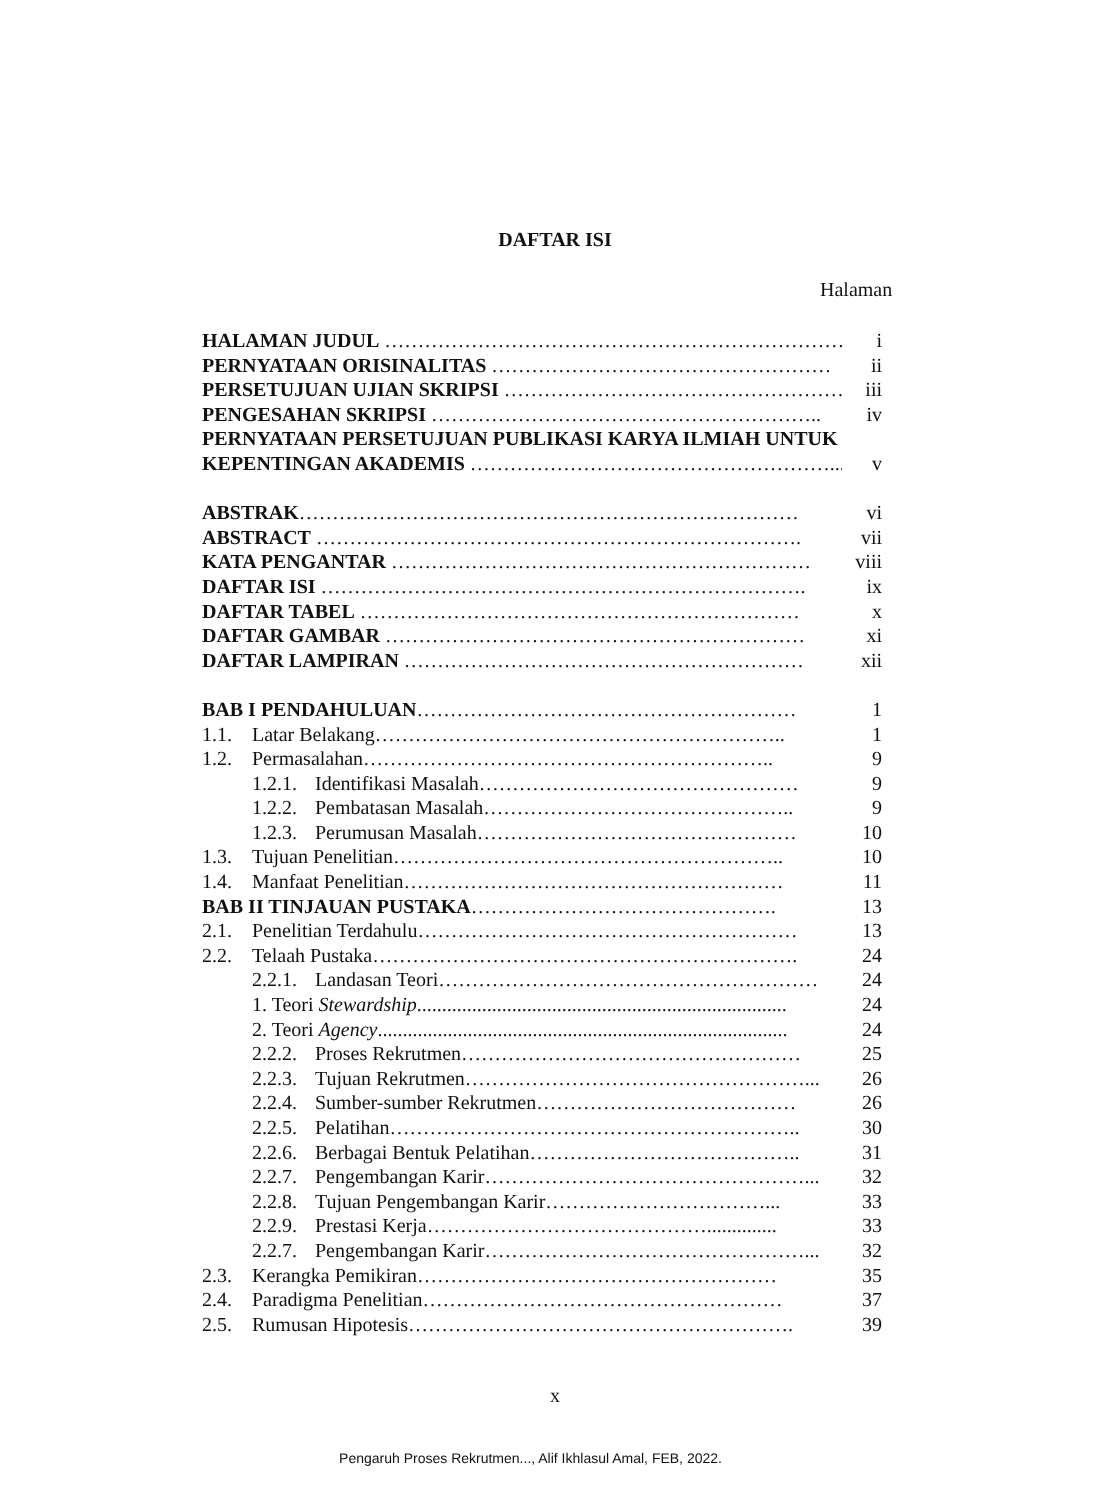DAFTAR ISI
Halaman
HALAMAN JUDUL …………………………………………………………… i
PERNYATAAN ORISINALITAS …………………………………………… ii
PERSETUJUAN UJIAN SKRIPSI …………………………………………… iii
PENGESAHAN SKRIPSI ………………………………………………….. iv
PERNYATAAN PERSETUJUAN PUBLIKASI KARYA ILMIAH UNTUK
KEPENTINGAN AKADEMIS ………………………………………………... v
ABSTRAK………………………………………………………………… vi
ABSTRACT ………………………………………………………………. vii
KATA PENGANTAR ……………………………………………………… viii
DAFTAR ISI ………………………………………………………………. ix
DAFTAR TABEL ………………………………………………………… x
DAFTAR GAMBAR ……………………………………………………… xi
DAFTAR LAMPIRAN …………………………………………………… xii
BAB I PENDAHULUAN………………………………………………… 1
1.1. Latar Belakang…………………………………………………….. 1
1.2. Permasalahan…………………………………………………….. 9
1.2.1. Identifikasi Masalah………………………………………… 9
1.2.2. Pembatasan Masalah……………………………………….. 9
1.2.3. Perumusan Masalah………………………………………… 10
1.3. Tujuan Penelitian………………………………………………….. 10
1.4. Manfaat Penelitian………………………………………………… 11
BAB II TINJAUAN PUSTAKA………………………………………. 13
2.1. Penelitian Terdahulu………………………………………………… 13
2.2. Telaah Pustaka………………………………………………………. 24
2.2.1. Landasan Teori………………………………………………… 24
1. Teori Stewardship.......................................................................... 24
2. Teori Agency.................................................................................. 24
2.2.2. Proses Rekrutmen…………………………………………… 25
2.2.3. Tujuan Rekrutmen……………………………………………... 26
2.2.4. Sumber-sumber Rekrutmen………………………………… 26
2.2.5. Pelatihan…………………………………………………….. 30
2.2.6. Berbagai Bentuk Pelatihan………………………………….. 31
2.2.7. Pengembangan Karir…………………………………………... 32
2.2.8. Tujuan Pengembangan Karir……………………………... 33
2.2.9. Prestasi Kerja…………………………………….............. 33
2.2.7. Pengembangan Karir…………………………………………... 32
2.3. Kerangka Pemikiran……………………………………………… 35
2.4. Paradigma Penelitian……………………………………………… 37
2.5. Rumusan Hipotesis…………………………………………………. 39
x
Pengaruh Proses Rekrutmen..., Alif Ikhlasul Amal, FEB, 2022.